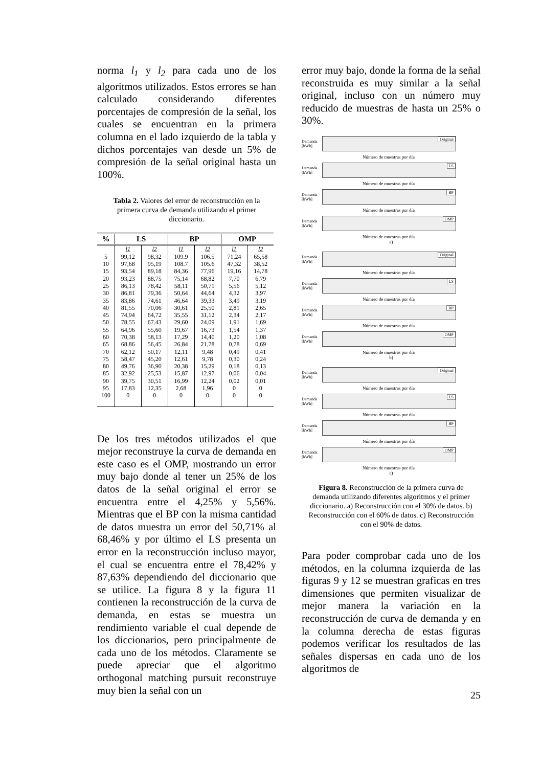norma l<sub>1</sub> y l<sub>2</sub> para cada uno de los algoritmos utilizados. Estos errores se han calculado considerando diferentes porcentajes de compresión de la señal, los cuales se encuentran en la primera columna en el lado izquierdo de la tabla y dichos porcentajes van desde un 5% de compresión de la señal original hasta un 100%.
Tabla 2. Valores del error de reconstrucción en la primera curva de demanda utilizando el primer diccionario.
| % | LS | | BP | | OMP | |
| --- | --- | --- | --- | --- | --- | --- |
| | l1 | l2 | l1 | l2 | l1 | l2 |
| 5 | 99,12 | 98,32 | 109.9 | 106.5 | 71,24 | 65,58 |
| 10 | 97,68 | 95,19 | 108.7 | 105.6 | 47,32 | 38,52 |
| 15 | 93,54 | 89,18 | 84,36 | 77,96 | 19,16 | 14,78 |
| 20 | 93,23 | 88,75 | 75,14 | 68,82 | 7,70 | 6,79 |
| 25 | 86,13 | 78,42 | 58,11 | 50,71 | 5,56 | 5,12 |
| 30 | 86,81 | 79,36 | 50,64 | 44,64 | 4,32 | 3,97 |
| 35 | 83,86 | 74,61 | 46,64 | 39,33 | 3,49 | 3,19 |
| 40 | 81,55 | 70,06 | 30,61 | 25,50 | 2,81 | 2,65 |
| 45 | 74,94 | 64,72 | 35,55 | 31,12 | 2,34 | 2,17 |
| 50 | 78,55 | 67.43 | 29,60 | 24,09 | 1,91 | 1,69 |
| 55 | 64,96 | 55,60 | 19,67 | 16,73 | 1,54 | 1,37 |
| 60 | 70,38 | 58,13 | 17,29 | 14,40 | 1,20 | 1,08 |
| 65 | 68,86 | 56,45 | 26,84 | 21,78 | 0,78 | 0,69 |
| 70 | 62,12 | 50,17 | 12,11 | 9,48 | 0,49 | 0,41 |
| 75 | 58,47 | 45,20 | 12,61 | 9,78 | 0,30 | 0,24 |
| 80 | 49,76 | 36,90 | 20,38 | 15,29 | 0,18 | 0,13 |
| 85 | 32,92 | 25,53 | 15,87 | 12,97 | 0,06 | 0,04 |
| 90 | 39,75 | 30,51 | 16,99 | 12,24 | 0,02 | 0,01 |
| 95 | 17,83 | 12,35 | 2,68 | 1,96 | 0 | 0 |
| 100 | 0 | 0 | 0 | 0 | 0 | 0 |
De los tres métodos utilizados el que mejor reconstruye la curva de demanda en este caso es el OMP, mostrando un error muy bajo donde al tener un 25% de los datos de la señal original el error se encuentra entre el 4,25% y 5,56%. Mientras que el BP con la misma cantidad de datos muestra un error del 50,71% al 68,46% y por último el LS presenta un error en la reconstrucción incluso mayor, el cual se encuentra entre el 78,42% y 87,63% dependiendo del diccionario que se utilice. La figura 8 y la figura 11 contienen la reconstrucción de la curva de demanda, en estas se muestra un rendimiento variable el cual depende de los diccionarios, pero principalmente de cada uno de los métodos. Claramente se puede apreciar que el algoritmo orthogonal matching pursuit reconstruye muy bien la señal con un
error muy bajo, donde la forma de la señal reconstruida es muy similar a la señal original, incluso con un número muy reducido de muestras de hasta un 25% o 30%.
Demanda [kWh]
Original
Número de muestras por día
Demanda [kWh]
LS
Número de muestras por día
Demanda [kWh]
BP
Número de muestras por día
Demanda [kWh]
OMP
Número de muestras por día
a)
Demanda [kWh]
Original
Número de muestras por día
Demanda [kWh]
LS
Número de muestras por día
Demanda [kWh]
BP
Número de muestras por día
Demanda [kWh]
OMP
Número de muestras por día
b)
Demanda [kWh]
Original
Número de muestras por día
Demanda [kWh]
LS
Número de muestras por día
Demanda [kWh]
BP
Número de muestras por día
Demanda [kWh]
OMP
Número de muestras por día
c)
Figura 8. Reconstrucción de la primera curva de demanda utilizando diferentes algoritmos y el primer diccionario. a) Reconstrucción con el 30% de datos. b) Reconstrucción con el 60% de datos. c) Reconstrucción con el 90% de datos.
Para poder comprobar cada uno de los métodos, en la columna izquierda de las figuras 9 y 12 se muestran graficas en tres dimensiones que permiten visualizar de mejor manera la variación en la reconstrucción de curva de demanda y en la columna derecha de estas figuras podemos verificar los resultados de las señales dispersas en cada uno de los algoritmos de
25